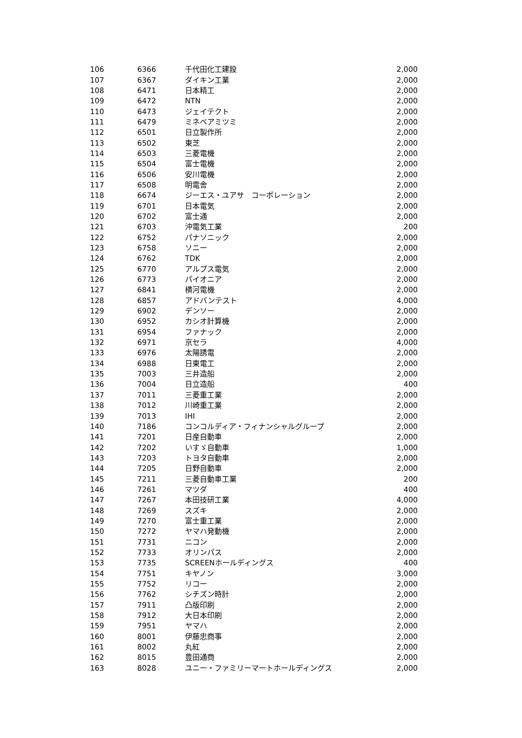| 106 | 6366 | 千代田化工建設 | 2,000 |
| 107 | 6367 | ダイキン工業 | 2,000 |
| 108 | 6471 | 日本精工 | 2,000 |
| 109 | 6472 | NTN | 2,000 |
| 110 | 6473 | ジェイテクト | 2,000 |
| 111 | 6479 | ミネベアミツミ | 2,000 |
| 112 | 6501 | 日立製作所 | 2,000 |
| 113 | 6502 | 東芝 | 2,000 |
| 114 | 6503 | 三菱電機 | 2,000 |
| 115 | 6504 | 富士電機 | 2,000 |
| 116 | 6506 | 安川電機 | 2,000 |
| 117 | 6508 | 明電舎 | 2,000 |
| 118 | 6674 | ジーエス・ユアサ コーポレーション | 2,000 |
| 119 | 6701 | 日本電気 | 2,000 |
| 120 | 6702 | 富士通 | 2,000 |
| 121 | 6703 | 沖電気工業 | 200 |
| 122 | 6752 | パナソニック | 2,000 |
| 123 | 6758 | ソニー | 2,000 |
| 124 | 6762 | TDK | 2,000 |
| 125 | 6770 | アルプス電気 | 2,000 |
| 126 | 6773 | パイオニア | 2,000 |
| 127 | 6841 | 横河電機 | 2,000 |
| 128 | 6857 | アドバンテスト | 4,000 |
| 129 | 6902 | デンソー | 2,000 |
| 130 | 6952 | カシオ計算機 | 2,000 |
| 131 | 6954 | ファナック | 2,000 |
| 132 | 6971 | 京セラ | 4,000 |
| 133 | 6976 | 太陽誘電 | 2,000 |
| 134 | 6988 | 日東電工 | 2,000 |
| 135 | 7003 | 三井造船 | 2,000 |
| 136 | 7004 | 日立造船 | 400 |
| 137 | 7011 | 三菱重工業 | 2,000 |
| 138 | 7012 | 川崎重工業 | 2,000 |
| 139 | 7013 | IHI | 2,000 |
| 140 | 7186 | コンコルディア・フィナンシャルグループ | 2,000 |
| 141 | 7201 | 日産自動車 | 2,000 |
| 142 | 7202 | いすゞ自動車 | 1,000 |
| 143 | 7203 | トヨタ自動車 | 2,000 |
| 144 | 7205 | 日野自動車 | 2,000 |
| 145 | 7211 | 三菱自動車工業 | 200 |
| 146 | 7261 | マツダ | 400 |
| 147 | 7267 | 本田技研工業 | 4,000 |
| 148 | 7269 | スズキ | 2,000 |
| 149 | 7270 | 富士重工業 | 2,000 |
| 150 | 7272 | ヤマハ発動機 | 2,000 |
| 151 | 7731 | ニコン | 2,000 |
| 152 | 7733 | オリンパス | 2,000 |
| 153 | 7735 | SCREENホールディングス | 400 |
| 154 | 7751 | キヤノン | 3,000 |
| 155 | 7752 | リコー | 2,000 |
| 156 | 7762 | シチズン時計 | 2,000 |
| 157 | 7911 | 凸版印刷 | 2,000 |
| 158 | 7912 | 大日本印刷 | 2,000 |
| 159 | 7951 | ヤマハ | 2,000 |
| 160 | 8001 | 伊藤忠商事 | 2,000 |
| 161 | 8002 | 丸紅 | 2,000 |
| 162 | 8015 | 豊田通商 | 2,000 |
| 163 | 8028 | ユニー・ファミリーマートホールディングス | 2,000 |